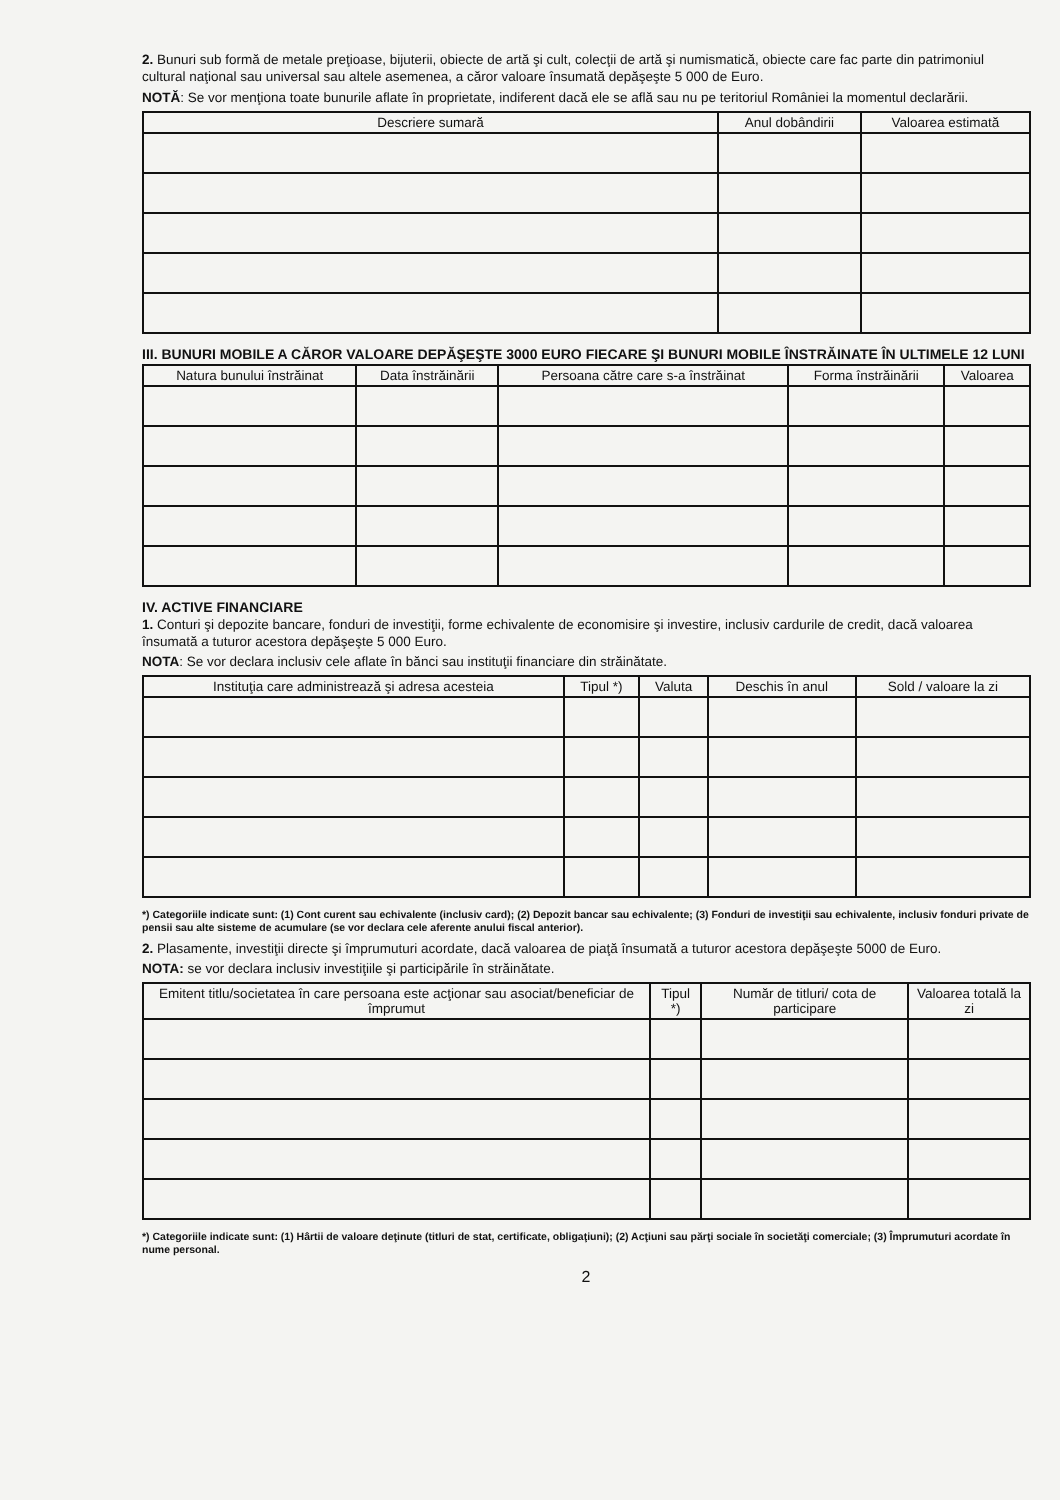2. Bunuri sub formă de metale preţioase, bijuterii, obiecte de artă şi cult, colecţii de artă şi numismatică, obiecte care fac parte din patrimoniul cultural naţional sau universal sau altele asemenea, a căror valoare însumată depăşeşte 5 000 de Euro.
NOTĂ: Se vor menţiona toate bunurile aflate în proprietate, indiferent dacă ele se află sau nu pe teritoriul României la momentul declarării.
| Descriere sumară | Anul dobândirii | Valoarea estimată |
| --- | --- | --- |
III. BUNURI MOBILE A CĂROR VALOARE DEPĂŞEŞTE 3000 EURO FIECARE ŞI BUNURI MOBILE ÎNSTRĂINATE ÎN ULTIMELE 12 LUNI
| Natura bunului înstrăinat | Data înstrăinării | Persoana către care s-a înstrăinat | Forma înstrăinării | Valoarea |
| --- | --- | --- | --- | --- |
IV. ACTIVE FINANCIARE
1. Conturi şi depozite bancare, fonduri de investiţii, forme echivalente de economisire şi investire, inclusiv cardurile de credit, dacă valoarea însumată a tuturor acestora depăşeşte 5 000 Euro.
NOTA: Se vor declara inclusiv cele aflate în bănci sau instituţii financiare din străinătate.
| Instituţia care administrează şi adresa acesteia | Tipul *) | Valuta | Deschis în anul | Sold / valoare la zi |
| --- | --- | --- | --- | --- |
*) Categoriile indicate sunt: (1) Cont curent sau echivalente (inclusiv card); (2) Depozit bancar sau echivalente; (3) Fonduri de investiţii sau echivalente, inclusiv fonduri private de pensii sau alte sisteme de acumulare (se vor declara cele aferente anului fiscal anterior).
2. Plasamente, investiţii directe şi împrumuturi acordate, dacă valoarea de piaţă însumată a tuturor acestora depăşeşte 5000 de Euro.
NOTA: se vor declara inclusiv investiţiile şi participările în străinătate.
| Emitent titlu/societatea în care persoana este acţionar sau asociat/beneficiar de împrumut | Tipul *) | Număr de titluri/ cota de participare | Valoarea totală la zi |
| --- | --- | --- | --- |
*) Categoriile indicate sunt: (1) Hârtii de valoare deţinute (titluri de stat, certificate, obligaţiuni); (2) Acţiuni sau părţi sociale în societăţi comerciale; (3) Împrumuturi acordate în nume personal.
2